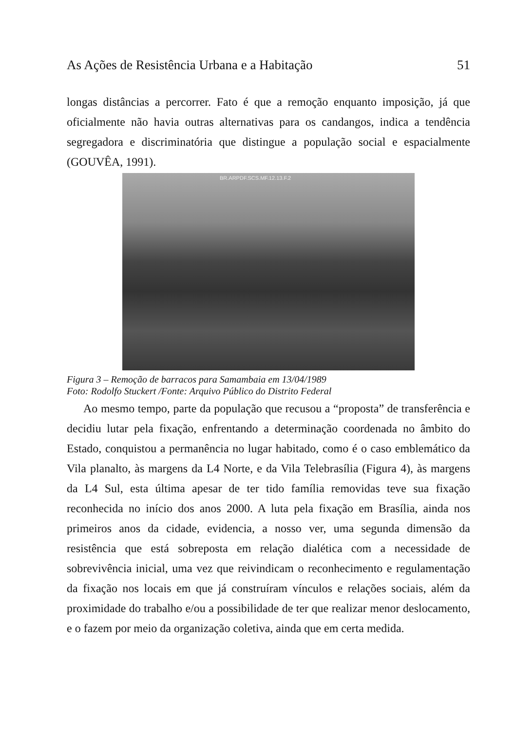As Ações de Resistência Urbana e a Habitação 51
longas distâncias a percorrer. Fato é que a remoção enquanto imposição, já que oficialmente não havia outras alternativas para os candangos, indica a tendência segregadora e discriminatória que distingue a população social e espacialmente (GOUVÊA, 1991).
BR.ARPDF.SCS.MF.12.13.F.2
Figura 3 – Remoção de barracos para Samambaia em 13/04/1989
Foto: Rodolfo Stuckert /Fonte: Arquivo Público do Distrito Federal
Ao mesmo tempo, parte da população que recusou a “proposta” de transferência e decidiu lutar pela fixação, enfrentando a determinação coordenada no âmbito do Estado, conquistou a permanência no lugar habitado, como é o caso emblemático da Vila planalto, às margens da L4 Norte, e da Vila Telebrasília (Figura 4), às margens da L4 Sul, esta última apesar de ter tido família removidas teve sua fixação reconhecida no início dos anos 2000. A luta pela fixação em Brasília, ainda nos primeiros anos da cidade, evidencia, a nosso ver, uma segunda dimensão da resistência que está sobreposta em relação dialética com a necessidade de sobrevivência inicial, uma vez que reivindicam o reconhecimento e regulamentação da fixação nos locais em que já construíram vínculos e relações sociais, além da proximidade do trabalho e/ou a possibilidade de ter que realizar menor deslocamento, e o fazem por meio da organização coletiva, ainda que em certa medida.